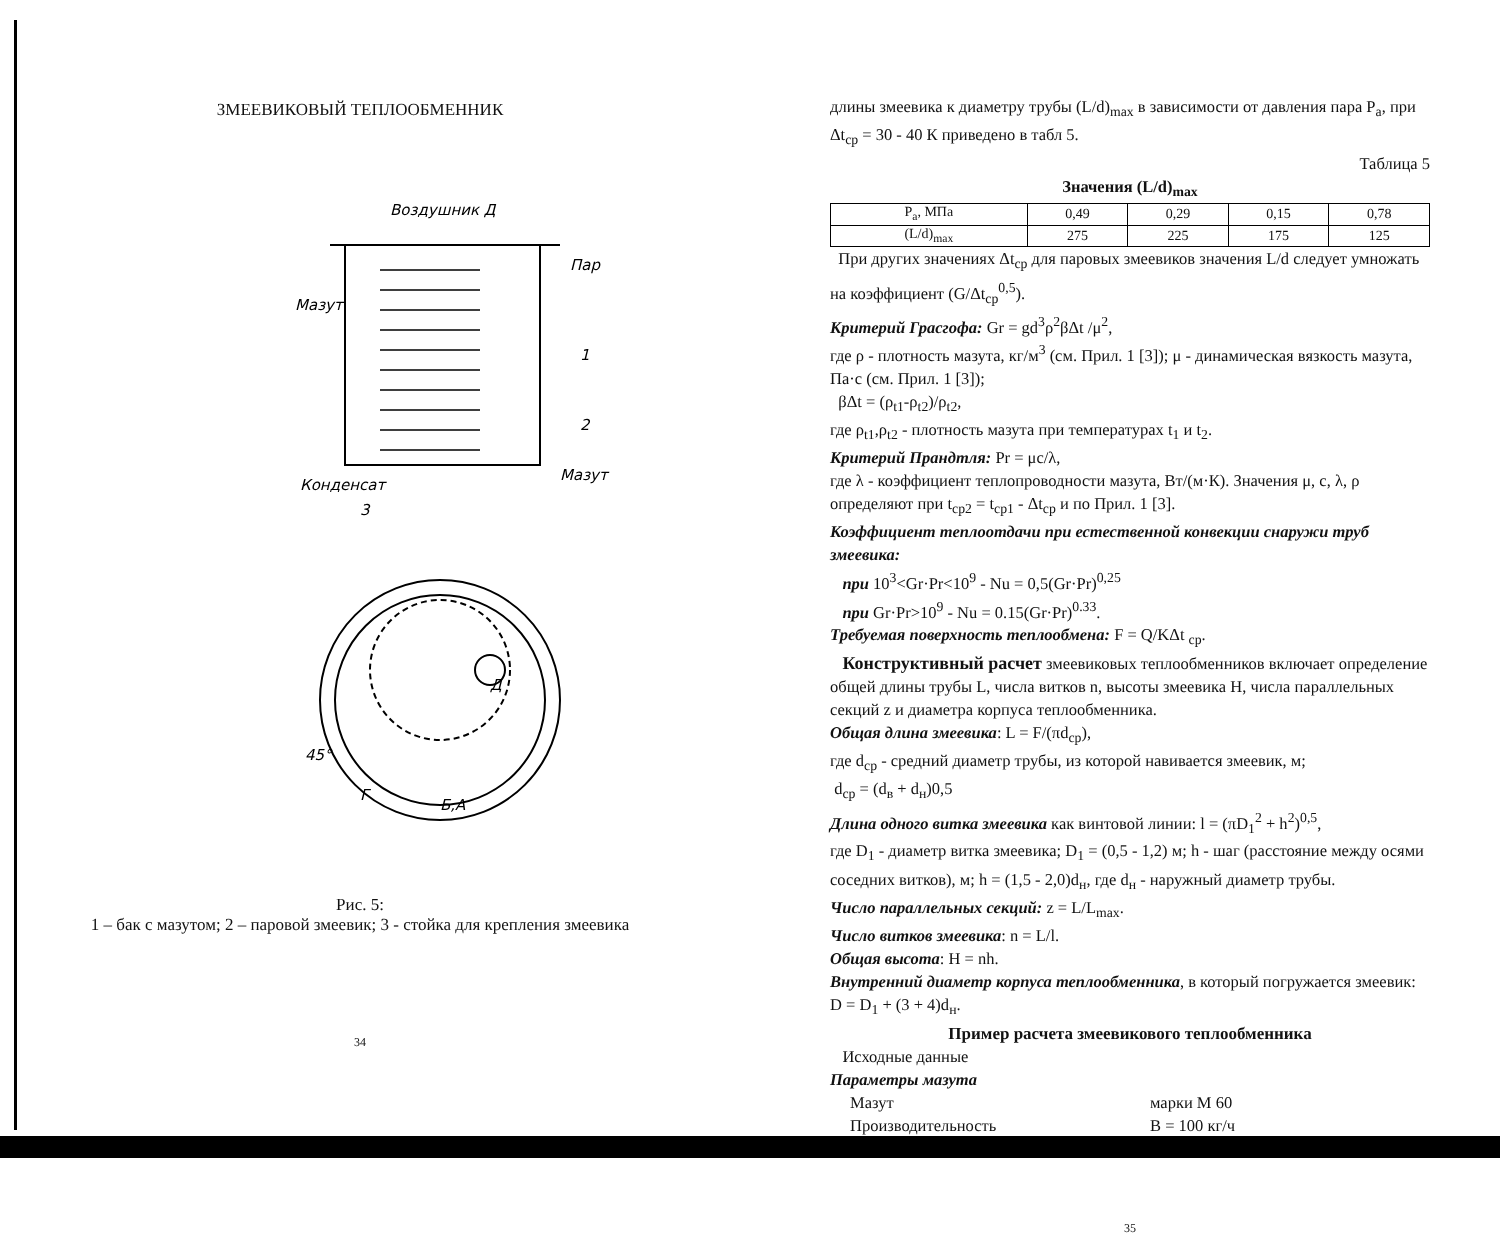ЗМЕЕВИКОВЫЙ ТЕПЛООБМЕННИК
Воздушник Д
Пар
Мазут
1
2
Конденсат
Мазут
3
Д
45°
Г
Б,А
Рис. 5:
1 – бак с мазутом; 2 – паровой змеевик; 3 - стойка для крепления змеевика
34
длины змеевика к диаметру трубы (L/d)<sub>max</sub> в зависимости от давления пара P<sub>a</sub>, при Δt<sub>cp</sub> = 30 - 40 К приведено в табл 5.
Таблица 5
Значения (L/d)<sub>max</sub>
| P<sub>a</sub>, МПа | 0,49 | 0,29 | 0,15 | 0,78 |
| (L/d)<sub>max</sub> | 275 | 225 | 175 | 125 |
При других значениях Δt<sub>cp</sub> для паровых змеевиков значения L/d следует умножать на коэффициент (G/Δt<sub>cp</sub><sup>0,5</sup>).
Критерий Грасгофа: Gr = gd<sup>3</sup>ρ<sup>2</sup>βΔt /μ<sup>2</sup>,
где ρ - плотность мазута, кг/м<sup>3</sup> (см. Прил. 1 [3]); μ - динамическая вязкость мазута, Па·с (см. Прил. 1 [3]);
βΔt = (ρ<sub>t1</sub>-ρ<sub>t2</sub>)/ρ<sub>t2</sub>,
где ρ<sub>t1</sub>,ρ<sub>t2</sub> - плотность мазута при температурах t<sub>1</sub> и t<sub>2</sub>.
Критерий Прандтля: Pr = μc/λ,
где λ - коэффициент теплопроводности мазута, Вт/(м·К). Значения μ, c, λ, ρ определяют при t<sub>cp2</sub> = t<sub>cp1</sub> - Δt<sub>cp</sub> и по Прил. 1 [3].
Коэффициент теплоотдачи при естественной конвекции снаружи труб змеевика:
при 10<sup>3</sup><Gr·Pr<10<sup>9</sup> - Nu = 0,5(Gr·Pr)<sup>0,25</sup>
при Gr·Pr>10<sup>9</sup> - Nu = 0.15(Gr·Pr)<sup>0.33</sup>.
Требуемая поверхность теплообмена: F = Q/KΔt <sub>cp</sub>.
Конструктивный расчет змеевиковых теплообменников включает определение общей длины трубы L, числа витков n, высоты змеевика H, числа параллельных секций z и диаметра корпуса теплообменника.
Общая длина змеевика: L = F/(πd<sub>cp</sub>),
где d<sub>cp</sub> - средний диаметр трубы, из которой навивается змеевик, м;
d<sub>cp</sub> = (d<sub>в</sub> + d<sub>н</sub>)0,5
Длина одного витка змеевика как винтовой линии: l = (πD<sub>1</sub><sup>2</sup> + h<sup>2</sup>)<sup>0,5</sup>,
где D<sub>1</sub> - диаметр витка змеевика; D<sub>1</sub> = (0,5 - 1,2) м; h - шаг (расстояние между осями соседних витков), м; h = (1,5 - 2,0)d<sub>н</sub>, где d<sub>н</sub> - наружный диаметр трубы.
Число параллельных секций: z = L/L<sub>max</sub>.
Число витков змеевика: n = L/l.
Общая высота: H = nh.
Внутренний диаметр корпуса теплообменника, в который погружается змеевик: D = D<sub>1</sub> + (3 + 4)d<sub>н</sub>.
Пример расчета змеевикового теплообменника
Исходные данные
Параметры мазута
Мазут марки М 60
Производительность B = 100 кг/ч
35